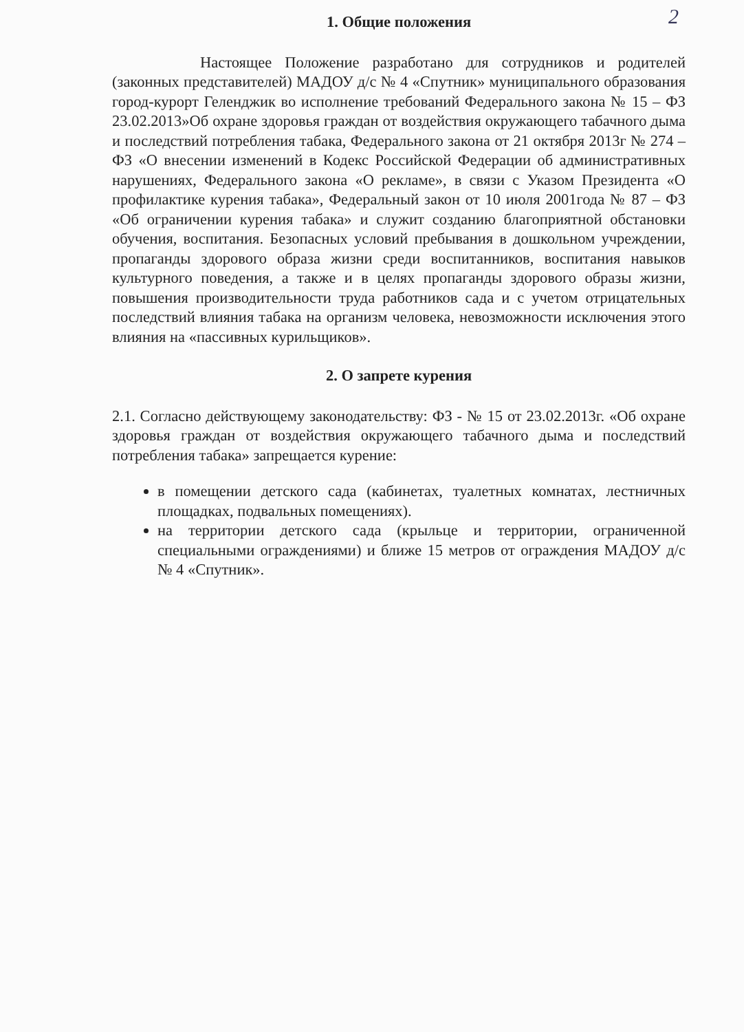2
1. Общие положения
Настоящее Положение разработано для сотрудников и родителей (законных представителей) МАДОУ д/с № 4 «Спутник» муниципального образования город-курорт Геленджик во исполнение требований Федерального закона № 15 – ФЗ 23.02.2013»Об охране здоровья граждан от воздействия окружающего табачного дыма и последствий потребления табака, Федерального закона от 21 октября 2013г № 274 – ФЗ «О внесении изменений в Кодекс Российской Федерации об административных нарушениях, Федерального закона «О рекламе», в связи с Указом Президента «О профилактике курения табака», Федеральный закон от 10 июля 2001года № 87 – ФЗ «Об ограничении курения табака» и служит созданию благоприятной обстановки обучения, воспитания. Безопасных условий пребывания в дошкольном учреждении, пропаганды здорового образа жизни среди воспитанников, воспитания навыков культурного поведения, а также и в целях пропаганды здорового образы жизни, повышения производительности труда работников сада и с учетом отрицательных последствий влияния табака на организм человека, невозможности исключения этого влияния на «пассивных курильщиков».
2. О запрете курения
2.1. Согласно действующему законодательству: ФЗ - № 15 от 23.02.2013г. «Об охране здоровья граждан от воздействия окружающего табачного дыма и последствий потребления табака» запрещается курение:
в помещении детского сада (кабинетах, туалетных комнатах, лестничных площадках, подвальных помещениях).
на территории детского сада (крыльце и территории, ограниченной специальными ограждениями) и ближе 15 метров от ограждения МАДОУ д/с № 4 «Спутник».